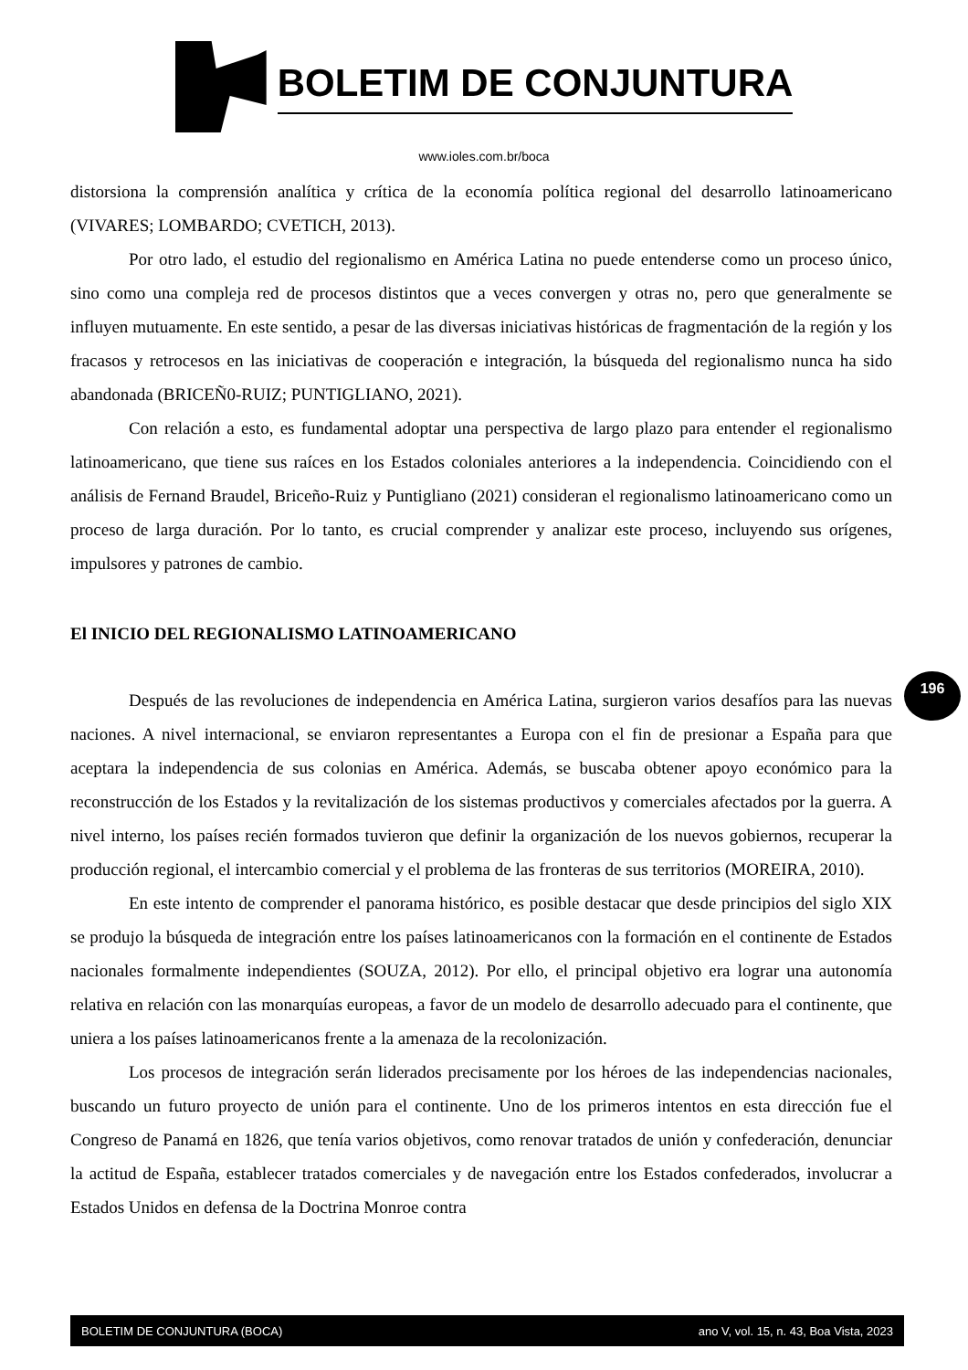BOLETIM DE CONJUNTURA
www.ioles.com.br/boca
distorsiona la comprensión analítica y crítica de la economía política regional del desarrollo latinoamericano (VIVARES; LOMBARDO; CVETICH, 2013).
Por otro lado, el estudio del regionalismo en América Latina no puede entenderse como un proceso único, sino como una compleja red de procesos distintos que a veces convergen y otras no, pero que generalmente se influyen mutuamente. En este sentido, a pesar de las diversas iniciativas históricas de fragmentación de la región y los fracasos y retrocesos en las iniciativas de cooperación e integración, la búsqueda del regionalismo nunca ha sido abandonada (BRICEÑ0-RUIZ; PUNTIGLIANO, 2021).
Con relación a esto, es fundamental adoptar una perspectiva de largo plazo para entender el regionalismo latinoamericano, que tiene sus raíces en los Estados coloniales anteriores a la independencia. Coincidiendo con el análisis de Fernand Braudel, Briceño-Ruiz y Puntigliano (2021) consideran el regionalismo latinoamericano como un proceso de larga duración. Por lo tanto, es crucial comprender y analizar este proceso, incluyendo sus orígenes, impulsores y patrones de cambio.
El INICIO DEL REGIONALISMO LATINOAMERICANO
Después de las revoluciones de independencia en América Latina, surgieron varios desafíos para las nuevas naciones. A nivel internacional, se enviaron representantes a Europa con el fin de presionar a España para que aceptara la independencia de sus colonias en América. Además, se buscaba obtener apoyo económico para la reconstrucción de los Estados y la revitalización de los sistemas productivos y comerciales afectados por la guerra. A nivel interno, los países recién formados tuvieron que definir la organización de los nuevos gobiernos, recuperar la producción regional, el intercambio comercial y el problema de las fronteras de sus territorios (MOREIRA, 2010).
En este intento de comprender el panorama histórico, es posible destacar que desde principios del siglo XIX se produjo la búsqueda de integración entre los países latinoamericanos con la formación en el continente de Estados nacionales formalmente independientes (SOUZA, 2012). Por ello, el principal objetivo era lograr una autonomía relativa en relación con las monarquías europeas, a favor de un modelo de desarrollo adecuado para el continente, que uniera a los países latinoamericanos frente a la amenaza de la recolonización.
Los procesos de integración serán liderados precisamente por los héroes de las independencias nacionales, buscando un futuro proyecto de unión para el continente. Uno de los primeros intentos en esta dirección fue el Congreso de Panamá en 1826, que tenía varios objetivos, como renovar tratados de unión y confederación, denunciar la actitud de España, establecer tratados comerciales y de navegación entre los Estados confederados, involucrar a Estados Unidos en defensa de la Doctrina Monroe contra
196
BOLETIM DE CONJUNTURA (BOCA) ano V, vol. 15, n. 43, Boa Vista, 2023